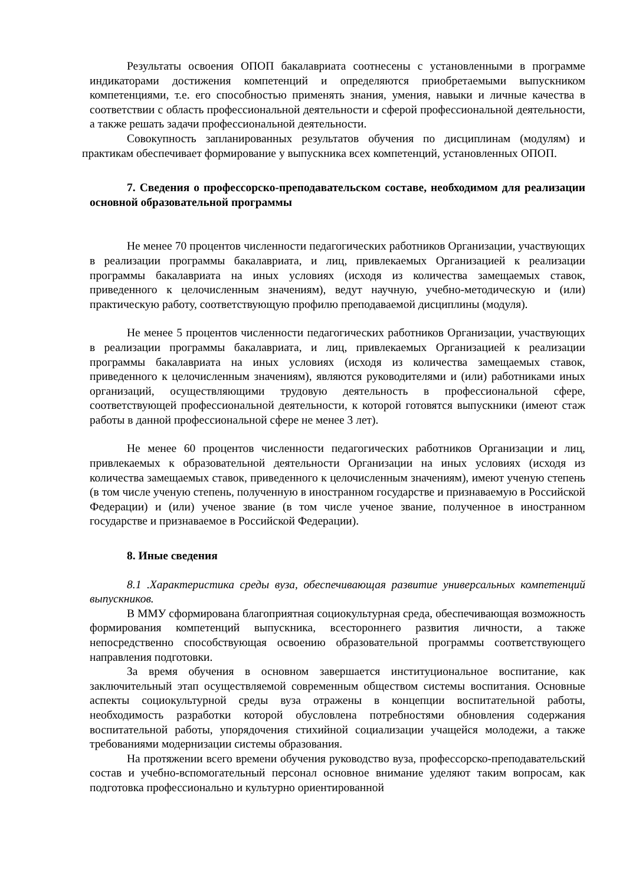Результаты освоения ОПОП бакалавриата соотнесены с установленными в программе индикаторами достижения компетенций и определяются приобретаемыми выпускником компетенциями, т.е. его способностью применять знания, умения, навыки и личные качества в соответствии с область профессиональной деятельности и сферой профессиональной деятельности, а также решать задачи профессиональной деятельности.
Совокупность запланированных результатов обучения по дисциплинам (модулям) и практикам обеспечивает формирование у выпускника всех компетенций, установленных ОПОП.
7. Сведения о профессорско-преподавательском составе, необходимом для реализации основной образовательной программы
Не менее 70 процентов численности педагогических работников Организации, участвующих в реализации программы бакалавриата, и лиц, привлекаемых Организацией к реализации программы бакалавриата на иных условиях (исходя из количества замещаемых ставок, приведенного к целочисленным значениям), ведут научную, учебно-методическую и (или) практическую работу, соответствующую профилю преподаваемой дисциплины (модуля).
Не менее 5 процентов численности педагогических работников Организации, участвующих в реализации программы бакалавриата, и лиц, привлекаемых Организацией к реализации программы бакалавриата на иных условиях (исходя из количества замещаемых ставок, приведенного к целочисленным значениям), являются руководителями и (или) работниками иных организаций, осуществляющими трудовую деятельность в профессиональной сфере, соответствующей профессиональной деятельности, к которой готовятся выпускники (имеют стаж работы в данной профессиональной сфере не менее 3 лет).
Не менее 60 процентов численности педагогических работников Организации и лиц, привлекаемых к образовательной деятельности Организации на иных условиях (исходя из количества замещаемых ставок, приведенного к целочисленным значениям), имеют ученую степень (в том числе ученую степень, полученную в иностранном государстве и признаваемую в Российской Федерации) и (или) ученое звание (в том числе ученое звание, полученное в иностранном государстве и признаваемое в Российской Федерации).
8. Иные сведения
8.1 .Характеристика среды вуза, обеспечивающая развитие универсальных компетенций выпускников.
В ММУ сформирована благоприятная социокультурная среда, обеспечивающая возможность формирования компетенций выпускника, всестороннего развития личности, а также непосредственно способствующая освоению образовательной программы соответствующего направления подготовки.
За время обучения в основном завершается институциональное воспитание, как заключительный этап осуществляемой современным обществом системы воспитания. Основные аспекты социокультурной среды вуза отражены в концепции воспитательной работы, необходимость разработки которой обусловлена потребностями обновления содержания воспитательной работы, упорядочения стихийной социализации учащейся молодежи, а также требованиями модернизации системы образования.
На протяжении всего времени обучения руководство вуза, профессорско-преподавательский состав и учебно-вспомогательный персонал основное внимание уделяют таким вопросам, как подготовка профессионально и культурно ориентированной